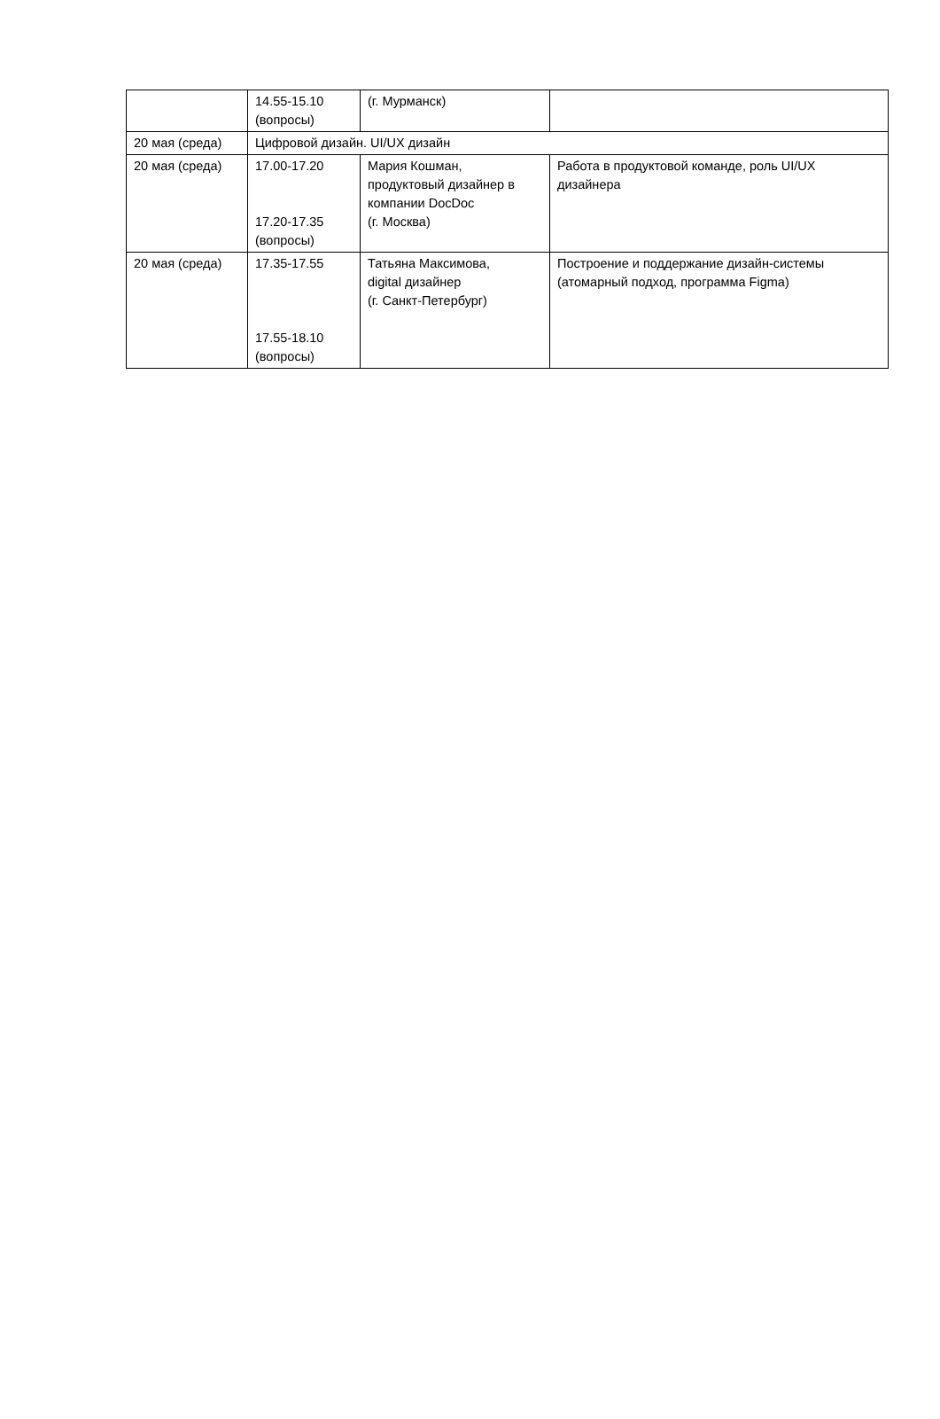| | 14.55-15.10 (вопросы) | (г. Мурманск) | |
| 20 мая (среда) | Цифровой дизайн. UI/UX дизайн | | |
| 20 мая (среда) | 17.00-17.20 17.20-17.35 (вопросы) | Мария Кошман, продуктовый дизайнер в компании DocDoc (г. Москва) | Работа в продуктовой команде, роль UI/UX дизайнера |
| 20 мая (среда) | 17.35-17.55 17.55-18.10 (вопросы) | Татьяна Максимова, digital дизайнер (г. Санкт-Петербург) | Построение и поддержание дизайн-системы (атомарный подход, программа Figma) |